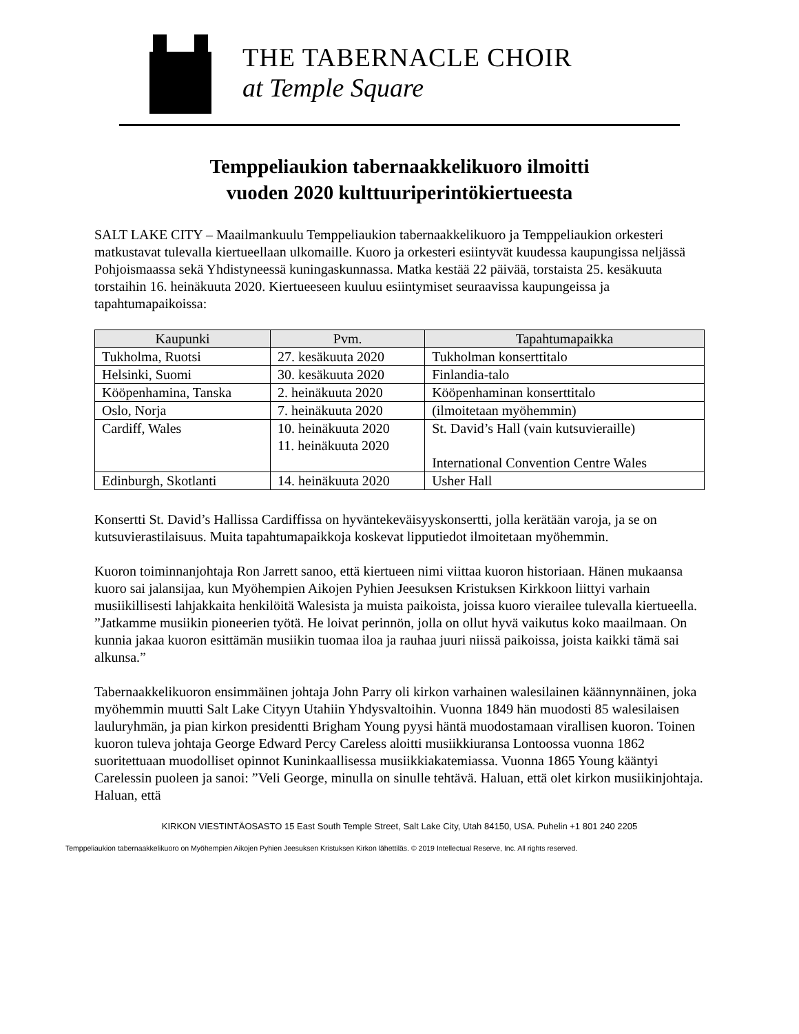THE TABERNACLE CHOIR
at Temple Square
Temppeliaukion tabernaakkelikuoro ilmoitti
vuoden 2020 kulttuuriperintökiertueesta
SALT LAKE CITY – Maailmankuulu Temppeliaukion tabernaakkelikuoro ja Temppeliaukion orkesteri matkustavat tulevalla kiertueellaan ulkomaille. Kuoro ja orkesteri esiintyvät kuudessa kaupungissa neljässä Pohjoismaassa sekä Yhdistyneessä kuningaskunnassa. Matka kestää 22 päivää, torstaista 25. kesäkuuta torstaihin 16. heinäkuuta 2020. Kiertueeseen kuuluu esiintymiset seuraavissa kaupungeissa ja tapahtumapaikoissa:
| Kaupunki | Pvm. | Tapahtumapaikka |
| --- | --- | --- |
| Tukholma, Ruotsi | 27. kesäkuuta 2020 | Tukholman konserttitalo |
| Helsinki, Suomi | 30. kesäkuuta 2020 | Finlandia-talo |
| Kööpenhamina, Tanska | 2. heinäkuuta 2020 | Kööpenhaminan konserttitalo |
| Oslo, Norja | 7. heinäkuuta 2020 | (ilmoitetaan myöhemmin) |
| Cardiff, Wales | 10. heinäkuuta 2020 11. heinäkuuta 2020 | St. David’s Hall (vain kutsuvieraille) International Convention Centre Wales |
| Edinburgh, Skotlanti | 14. heinäkuuta 2020 | Usher Hall |
Konsertti St. David’s Hallissa Cardiffissa on hyväntekeväisyyskonsertti, jolla kerätään varoja, ja se on kutsuvierastilaisuus. Muita tapahtumapaikkoja koskevat lipputiedot ilmoitetaan myöhemmin.
Kuoron toiminnanjohtaja Ron Jarrett sanoo, että kiertueen nimi viittaa kuoron historiaan. Hänen mukaansa kuoro sai jalansijaa, kun Myöhempien Aikojen Pyhien Jeesuksen Kristuksen Kirkkoon liittyi varhain musiikillisesti lahjakkaita henkilöitä Walesista ja muista paikoista, joissa kuoro vierailee tulevalla kiertueella. ”Jatkamme musiikin pioneerien työtä. He loivat perinnön, jolla on ollut hyvä vaikutus koko maailmaan. On kunnia jakaa kuoron esittämän musiikin tuomaa iloa ja rauhaa juuri niissä paikoissa, joista kaikki tämä sai alkunsa.”
Tabernaakkelikuoron ensimmäinen johtaja John Parry oli kirkon varhainen walesilainen käännynnäinen, joka myöhemmin muutti Salt Lake Cityyn Utahiin Yhdysvaltoihin. Vuonna 1849 hän muodosti 85 walesilaisen lauluryhmän, ja pian kirkon presidentti Brigham Young pyysi häntä muodostamaan virallisen kuoron. Toinen kuoron tuleva johtaja George Edward Percy Careless aloitti musiikkiuransa Lontoossa vuonna 1862 suoritettuaan muodolliset opinnot Kuninkaallisessa musiikkiakatemiassa. Vuonna 1865 Young kääntyi Carelessin puoleen ja sanoi: ”Veli George, minulla on sinulle tehtävä. Haluan, että olet kirkon musiikinjohtaja. Haluan, että
KIRKON VIESTINTÄOSASTO 15 East South Temple Street, Salt Lake City, Utah 84150, USA. Puhelin +1 801 240 2205
Temppeliaukion tabernaakkelikuoro on Myöhempien Aikojen Pyhien Jeesuksen Kristuksen Kirkon lähettiläs. © 2019 Intellectual Reserve, Inc. All rights reserved.